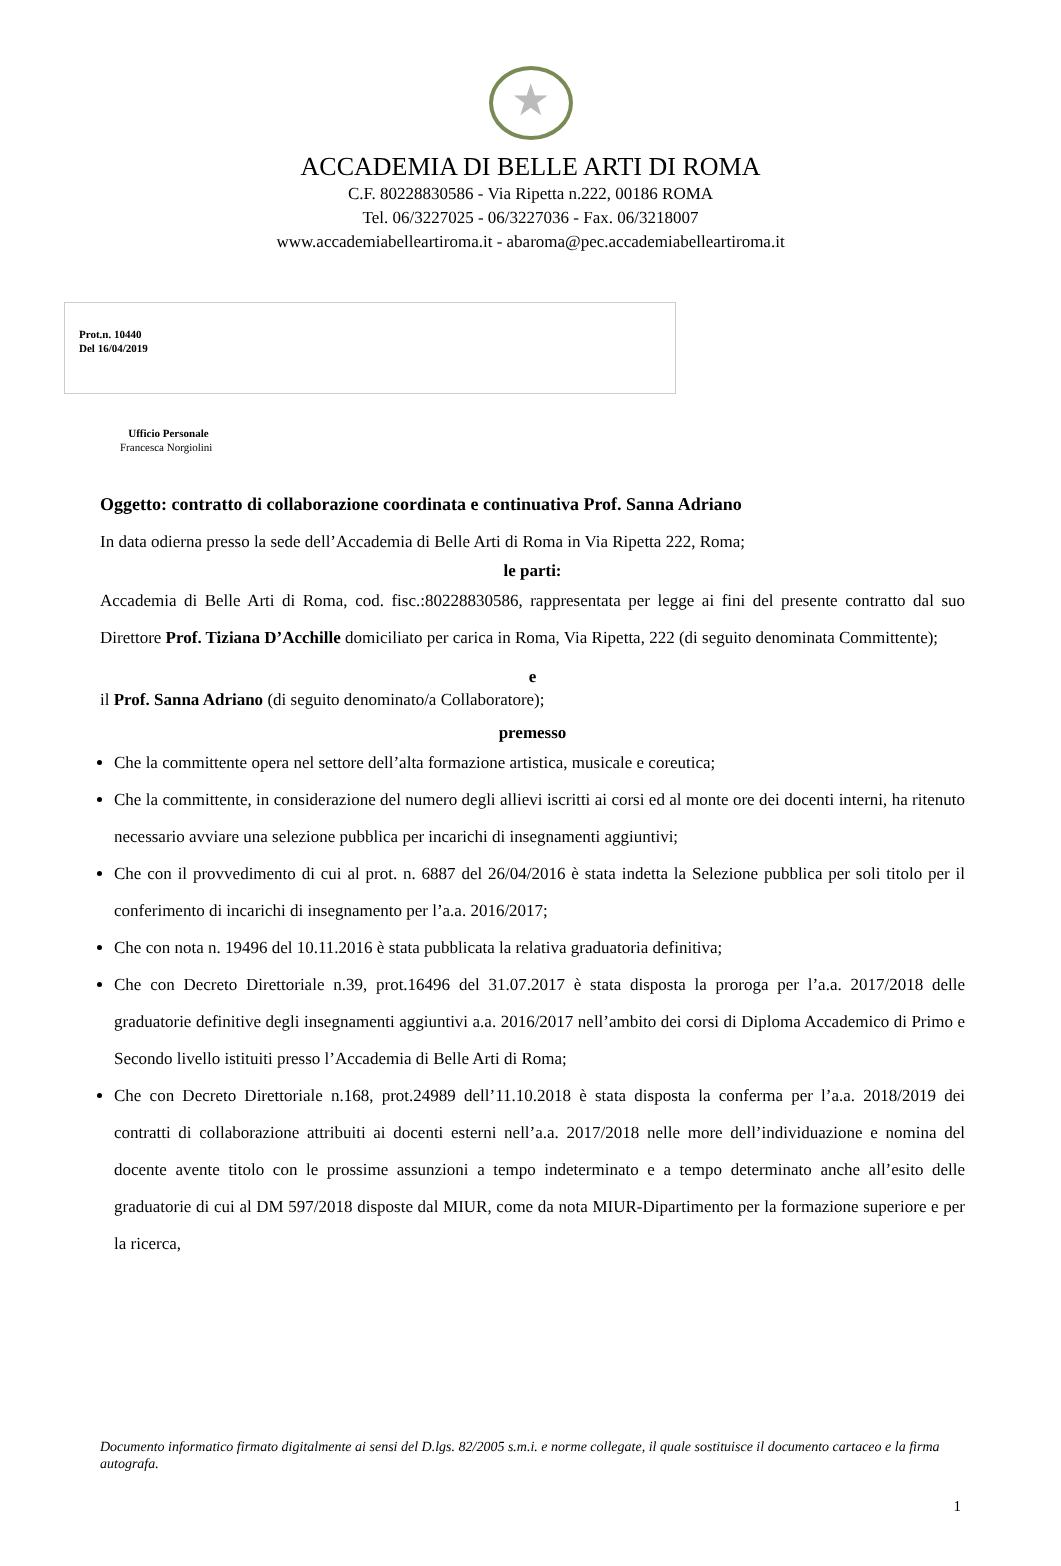★
ACCADEMIA DI BELLE ARTI DI ROMA
C.F. 80228830586 - Via Ripetta n.222, 00186 ROMA
Tel. 06/3227025 - 06/3227036 - Fax. 06/3218007
www.accademiabelleartiroma.it - abaroma@pec.accademiabelleartiroma.it
Prot.n. 10440
Del 16/04/2019
Ufficio Personale
Francesca Norgiolini
Oggetto: contratto di collaborazione coordinata e continuativa Prof. Sanna Adriano
In data odierna presso la sede dell’Accademia di Belle Arti di Roma in Via Ripetta 222, Roma;
le parti:
Accademia di Belle Arti di Roma, cod. fisc.:80228830586, rappresentata per legge ai fini del presente contratto dal suo Direttore Prof. Tiziana D’Acchille domiciliato per carica in Roma, Via Ripetta, 222 (di seguito denominata Committente);
e
il Prof. Sanna Adriano (di seguito denominato/a Collaboratore);
premesso
Che la committente opera nel settore dell’alta formazione artistica, musicale e coreutica;
Che la committente, in considerazione del numero degli allievi iscritti ai corsi ed al monte ore dei docenti interni, ha ritenuto necessario avviare una selezione pubblica per incarichi di insegnamenti aggiuntivi;
Che con il provvedimento di cui al prot. n. 6887 del 26/04/2016 è stata indetta la Selezione pubblica per soli titolo per il conferimento di incarichi di insegnamento per l’a.a. 2016/2017;
Che con nota n. 19496 del 10.11.2016 è stata pubblicata la relativa graduatoria definitiva;
Che con Decreto Direttoriale n.39, prot.16496 del 31.07.2017 è stata disposta la proroga per l’a.a. 2017/2018 delle graduatorie definitive degli insegnamenti aggiuntivi a.a. 2016/2017 nell’ambito dei corsi di Diploma Accademico di Primo e Secondo livello istituiti presso l’Accademia di Belle Arti di Roma;
Che con Decreto Direttoriale n.168, prot.24989 dell’11.10.2018 è stata disposta la conferma per l’a.a. 2018/2019 dei contratti di collaborazione attribuiti ai docenti esterni nell’a.a. 2017/2018 nelle more dell’individuazione e nomina del docente avente titolo con le prossime assunzioni a tempo indeterminato e a tempo determinato anche all’esito delle graduatorie di cui al DM 597/2018 disposte dal MIUR, come da nota MIUR-Dipartimento per la formazione superiore e per la ricerca,
Documento informatico firmato digitalmente ai sensi del D.lgs. 82/2005 s.m.i. e norme collegate, il quale sostituisce il documento cartaceo e la firma autografa.
1